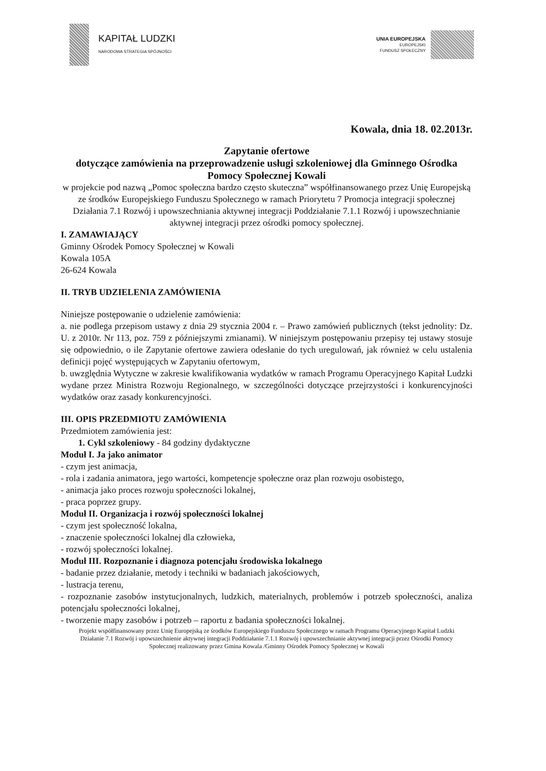KAPITAŁ LUDZKI
NARODOWA STRATEGIA SPÓJNOŚCI
UNIA EUROPEJSKA
EUROPEJSKI
FUNDUSZ SPOŁECZNY
Kowala, dnia 18. 02.2013r.
Zapytanie ofertowe
dotyczące zamówienia na przeprowadzenie usługi szkoleniowej dla Gminnego Ośrodka Pomocy Społecznej Kowali
w projekcie pod nazwą „Pomoc społeczna bardzo często skuteczna” współfinansowanego przez Unię Europejską ze środków Europejskiego Funduszu Społecznego w ramach Priorytetu 7 Promocja integracji społecznej Działania 7.1 Rozwój i upowszechniania aktywnej integracji Poddziałanie 7.1.1 Rozwój i upowszechnianie aktywnej integracji przez ośrodki pomocy społecznej.
I. ZAMAWIAJĄCY
Gminny Ośrodek Pomocy Społecznej w Kowali
Kowala 105A
26-624 Kowala
II. TRYB UDZIELENIA ZAMÓWIENIA
Niniejsze postępowanie o udzielenie zamówienia:
a. nie podlega przepisom ustawy z dnia 29 stycznia 2004 r. – Prawo zamówień publicznych (tekst jednolity: Dz. U. z 2010r. Nr 113, poz. 759 z późniejszymi zmianami). W niniejszym postępowaniu przepisy tej ustawy stosuje się odpowiednio, o ile Zapytanie ofertowe zawiera odesłanie do tych uregulowań, jak również w celu ustalenia definicji pojęć występujących w Zapytaniu ofertowym,
b. uwzględnia Wytyczne w zakresie kwalifikowania wydatków w ramach Programu Operacyjnego Kapitał Ludzki wydane przez Ministra Rozwoju Regionalnego, w szczególności dotyczące przejrzystości i konkurencyjności wydatków oraz zasady konkurencyjności.
III. OPIS PRZEDMIOTU ZAMÓWIENIA
Przedmiotem zamówienia jest:
1. Cykl szkoleniowy - 84 godziny dydaktyczne
Moduł I. Ja jako animator
- czym jest animacja,
- rola i zadania animatora, jego wartości, kompetencje społeczne oraz plan rozwoju osobistego,
- animacja jako proces rozwoju społeczności lokalnej,
- praca poprzez grupy.
Moduł II. Organizacja i rozwój społeczności lokalnej
- czym jest społeczność lokalna,
- znaczenie społeczności lokalnej dla człowieka,
- rozwój społeczności lokalnej.
Moduł III. Rozpoznanie i diagnoza potencjału środowiska lokalnego
- badanie przez działanie, metody i techniki w badaniach jakościowych,
- lustracja terenu,
- rozpoznanie zasobów instytucjonalnych, ludzkich, materialnych, problemów i potrzeb społeczności, analiza potencjału społeczności lokalnej,
- tworzenie mapy zasobów i potrzeb – raportu z badania społeczności lokalnej.
Projekt współfinansowany przez Unię Europejską ze środków Europejskiego Funduszu Społecznego w ramach Programu Operacyjnego Kapitał Ludzki Działanie 7.1 Rozwój i upowszechnienie aktywnej integracji Poddziałanie 7.1.1 Rozwój i upowszechnianie aktywnej integracji przez Ośrodki Pomocy Społecznej realizowany przez Gmina Kowala /Gminny Ośrodek Pomocy Społecznej w Kowali